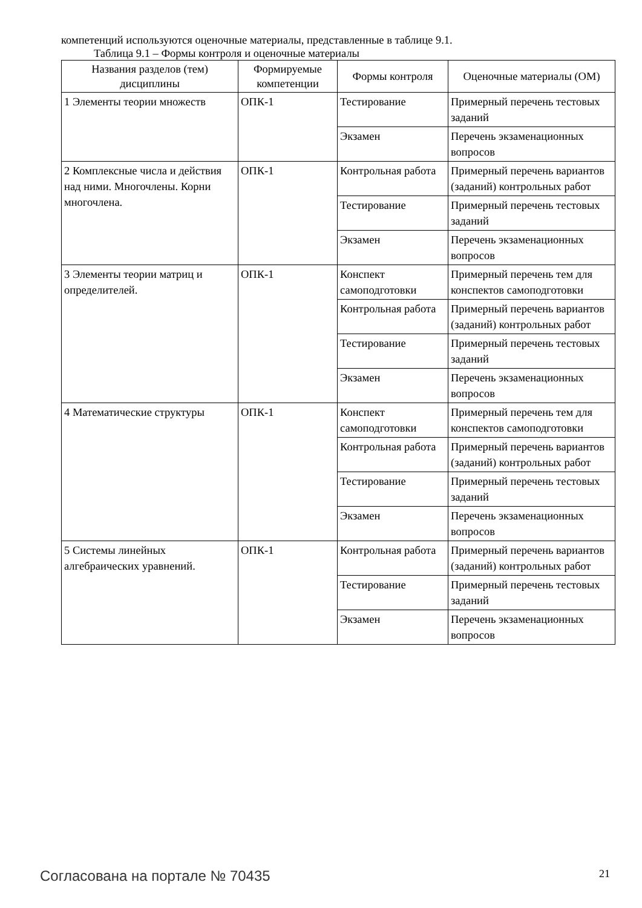компетенций используются оценочные материалы, представленные в таблице 9.1.
Таблица 9.1 – Формы контроля и оценочные материалы
| Названия разделов (тем) дисциплины | Формируемые компетенции | Формы контроля | Оценочные материалы (ОМ) |
| --- | --- | --- | --- |
| 1 Элементы теории множеств | ОПК-1 | Тестирование | Примерный перечень тестовых заданий |
| | | Экзамен | Перечень экзаменационных вопросов |
| 2 Комплексные числа и действия над ними. Многочлены. Корни многочлена. | ОПК-1 | Контрольная работа | Примерный перечень вариантов (заданий) контрольных работ |
| | | Тестирование | Примерный перечень тестовых заданий |
| | | Экзамен | Перечень экзаменационных вопросов |
| 3 Элементы теории матриц и определителей. | ОПК-1 | Конспект самоподготовки | Примерный перечень тем для конспектов самоподготовки |
| | | Контрольная работа | Примерный перечень вариантов (заданий) контрольных работ |
| | | Тестирование | Примерный перечень тестовых заданий |
| | | Экзамен | Перечень экзаменационных вопросов |
| 4 Математические структуры | ОПК-1 | Конспект самоподготовки | Примерный перечень тем для конспектов самоподготовки |
| | | Контрольная работа | Примерный перечень вариантов (заданий) контрольных работ |
| | | Тестирование | Примерный перечень тестовых заданий |
| | | Экзамен | Перечень экзаменационных вопросов |
| 5 Системы линейных алгебраических уравнений. | ОПК-1 | Контрольная работа | Примерный перечень вариантов (заданий) контрольных работ |
| | | Тестирование | Примерный перечень тестовых заданий |
| | | Экзамен | Перечень экзаменационных вопросов |
Согласована на портале № 70435 21